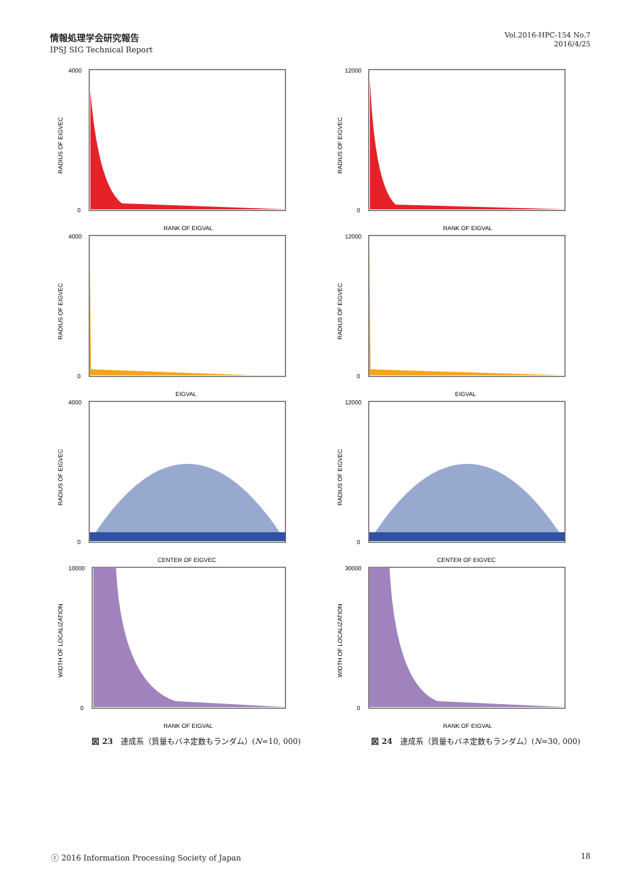情報処理学会研究報告
IPSJ SIG Technical Report
Vol.2016-HPC-154 No.7
2016/4/25
RADIUS OF EIGVEC
RANK OF EIGVAL
4000
0
RADIUS OF EIGVEC
RANK OF EIGVAL
12000
0
RADIUS OF EIGVEC
EIGVAL
4000
0
RADIUS OF EIGVEC
EIGVAL
12000
0
RADIUS OF EIGVEC
CENTER OF EIGVEC
4000
0
RADIUS OF EIGVEC
CENTER OF EIGVEC
12000
0
WIDTH OF LOCALIZATION
RANK OF EIGVAL
10000
0
WIDTH OF LOCALIZATION
RANK OF EIGVAL
30000
0
図 23　連成系（質量もバネ定数もランダム）(N=10, 000)
図 24　連成系（質量もバネ定数もランダム）(N=30, 000)
ⓒ 2016 Information Processing Society of Japan 18